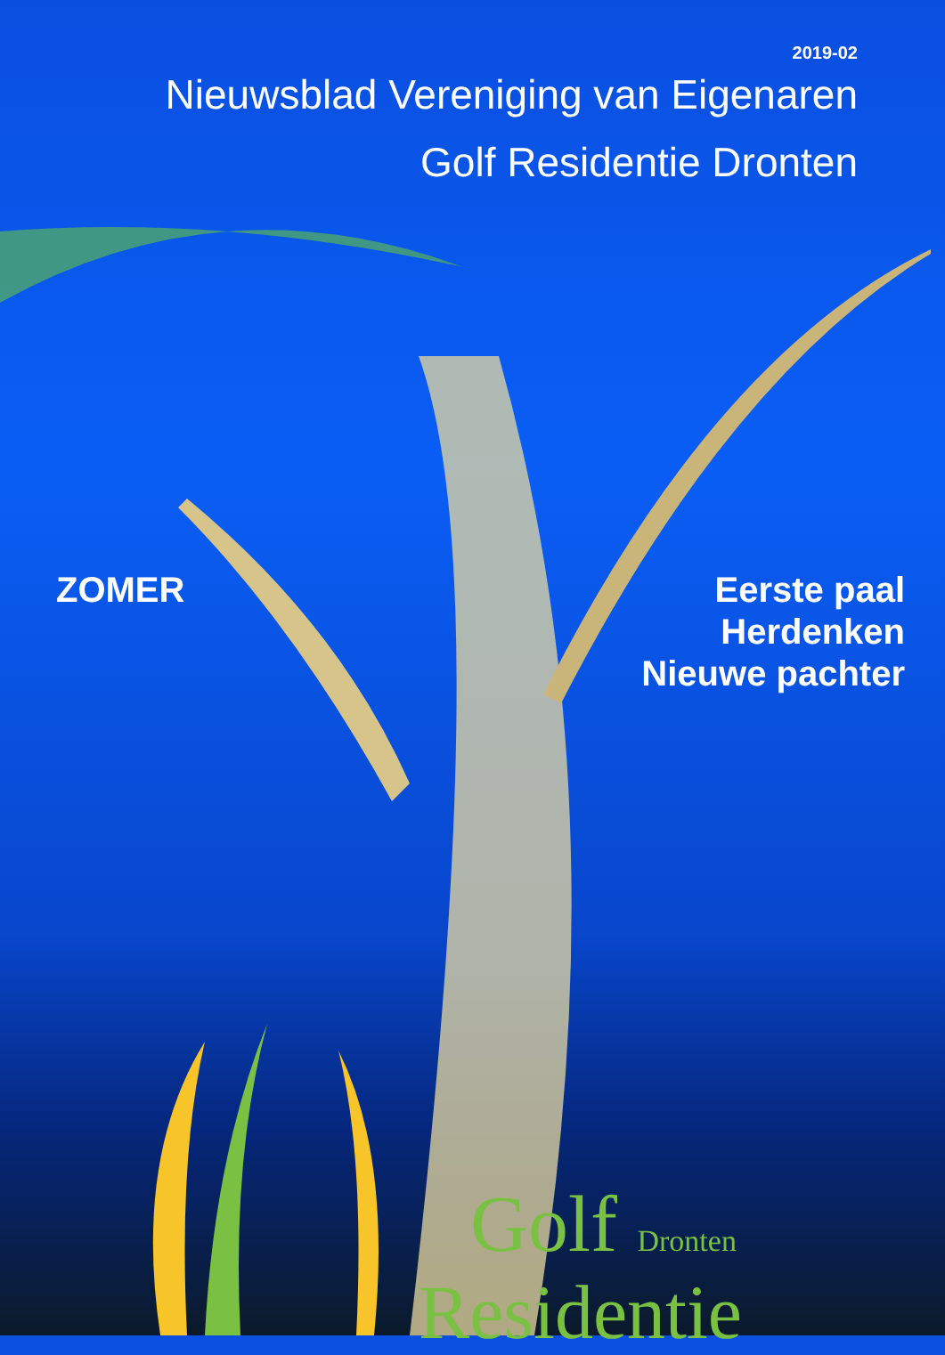2019-02
Nieuwsblad Vereniging van Eigenaren
Golf Residentie Dronten
ZOMER Eerste paal
Herdenken
Nieuwe pachter
Golf Dronten
Residentie